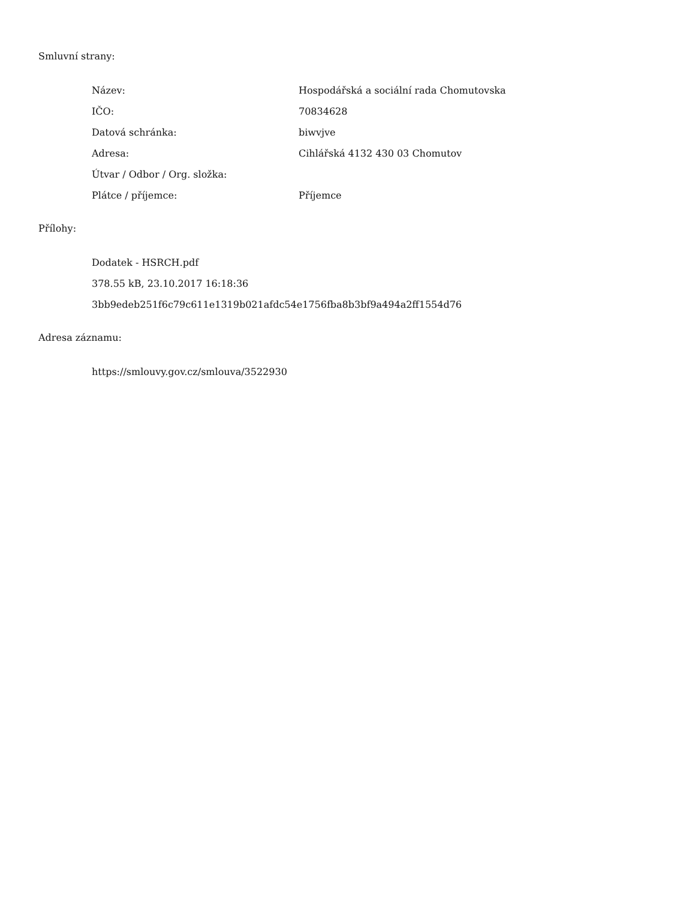Smluvní strany:
| Název: | Hospodářská a sociální rada Chomutovska |
| IČO: | 70834628 |
| Datová schránka: | biwvjve |
| Adresa: | Cihlářská 4132 430 03 Chomutov |
| Útvar / Odbor / Org. složka: | |
| Plátce / příjemce: | Příjemce |
Přílohy:
Dodatek - HSRCH.pdf
378.55 kB, 23.10.2017 16:18:36
3bb9edeb251f6c79c611e1319b021afdc54e1756fba8b3bf9a494a2ff1554d76
Adresa záznamu:
https://smlouvy.gov.cz/smlouva/3522930